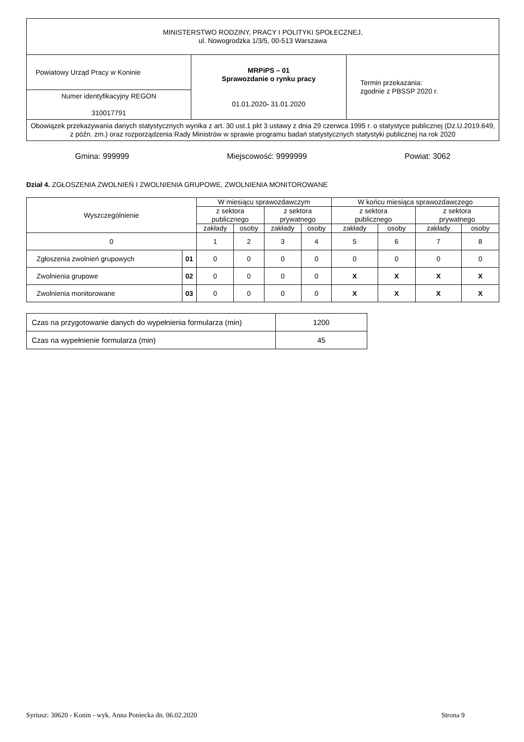| MINISTERSTWO RODZINY, PRACY I POLITYKI SPOŁECZNEJ, ul. Nowogrodzka 1/3/5, 00-513 Warszawa | | |
| Powiatowy Urząd Pracy w Koninie | MRPiPS – 01 Sprawozdanie o rynku pracy 01.01.2020 - 31.01.2020 | Termin przekazania: zgodnie z PBSSP 2020 r. |
| Numer identyfikacyjny REGON 310017791 | | |
| Obowiązek przekazywania danych statystycznych wynika z art. 30 ust.1 pkt 3 ustawy z dnia 29 czerwca 1995 r. o statystyce publicznej (Dz.U.2019.649, z późn. zm.) oraz rozporządzenia Rady Ministrów w sprawie programu badań statystycznych statystyki publicznej na rok 2020 | | |
Gmina: 999999 Miejscowość: 9999999 Powiat: 3062
Dział 4. ZGŁOSZENIA ZWOLNIEŃ I ZWOLNIENIA GRUPOWE, ZWOLNIENIA MONITOROWANE
| Wyszczególnienie | | W miesiącu sprawozdawczym | | | | W końcu miesiąca sprawozdawczego | | | |
| --- | --- | --- | --- | --- | --- | --- | --- | --- | --- |
| | | z sektora publicznego | | z sektora prywatnego | | z sektora publicznego | | z sektora prywatnego | |
| | | zakłady | osoby | zakłady | osoby | zakłady | osoby | zakłady | osoby |
| 0 | | 1 | 2 | 3 | 4 | 5 | 6 | 7 | 8 |
| Zgłoszenia zwolnień grupowych | 01 | 0 | 0 | 0 | 0 | 0 | 0 | 0 | 0 |
| Zwolnienia grupowe | 02 | 0 | 0 | 0 | 0 | X | X | X | X |
| Zwolnienia monitorowane | 03 | 0 | 0 | 0 | 0 | X | X | X | X |
| Czas na przygotowanie danych do wypełnienia formularza (min) | 1200 |
| Czas na wypełnienie formularza (min) | 45 |
Syriusz: 30620 - Konin - wyk. Anna Poniecka dn. 06.02.2020 Strona 9